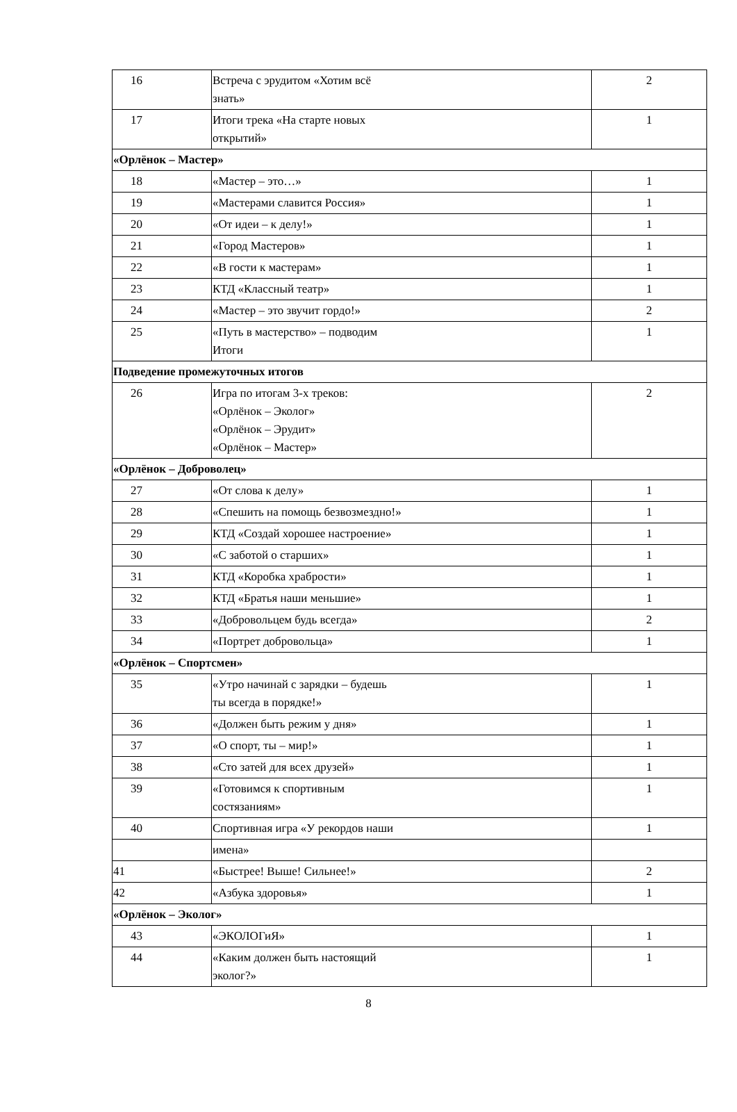| 16 | Встреча с эрудитом «Хотим всё знать» | 2 |
| 17 | Итоги трека «На старте новых открытий» | 1 |
| «Орлёнок – Мастер» | | |
| 18 | «Мастер – это…» | 1 |
| 19 | «Мастерами славится Россия» | 1 |
| 20 | «От идеи – к делу!» | 1 |
| 21 | «Город Мастеров» | 1 |
| 22 | «В гости к мастерам» | 1 |
| 23 | КТД «Классный театр» | 1 |
| 24 | «Мастер – это звучит гордо!» | 2 |
| 25 | «Путь в мастерство» – подводим Итоги | 1 |
| Подведение промежуточных итогов | | |
| 26 | Игра по итогам 3-х треков: «Орлёнок – Эколог» «Орлёнок – Эрудит» «Орлёнок – Мастер» | 2 |
| «Орлёнок – Доброволец» | | |
| 27 | «От слова к делу» | 1 |
| 28 | «Спешить на помощь безвозмездно!» | 1 |
| 29 | КТД «Создай хорошее настроение» | 1 |
| 30 | «С заботой о старших» | 1 |
| 31 | КТД «Коробка храбрости» | 1 |
| 32 | КТД «Братья наши меньшие» | 1 |
| 33 | «Добровольцем будь всегда» | 2 |
| 34 | «Портрет добровольца» | 1 |
| «Орлёнок – Спортсмен» | | |
| 35 | «Утро начинай с зарядки – будешь ты всегда в порядке!» | 1 |
| 36 | «Должен быть режим у дня» | 1 |
| 37 | «О спорт, ты – мир!» | 1 |
| 38 | «Сто затей для всех друзей» | 1 |
| 39 | «Готовимся к спортивным состязаниям» | 1 |
| 40 | Спортивная игра «У рекордов наши | 1 |
| | имена» | |
| 41 | «Быстрее! Выше! Сильнее!» | 2 |
| 42 | «Азбука здоровья» | 1 |
| «Орлёнок – Эколог» | | |
| 43 | «ЭКОЛОГиЯ» | 1 |
| 44 | «Каким должен быть настоящий эколог?» | 1 |
8